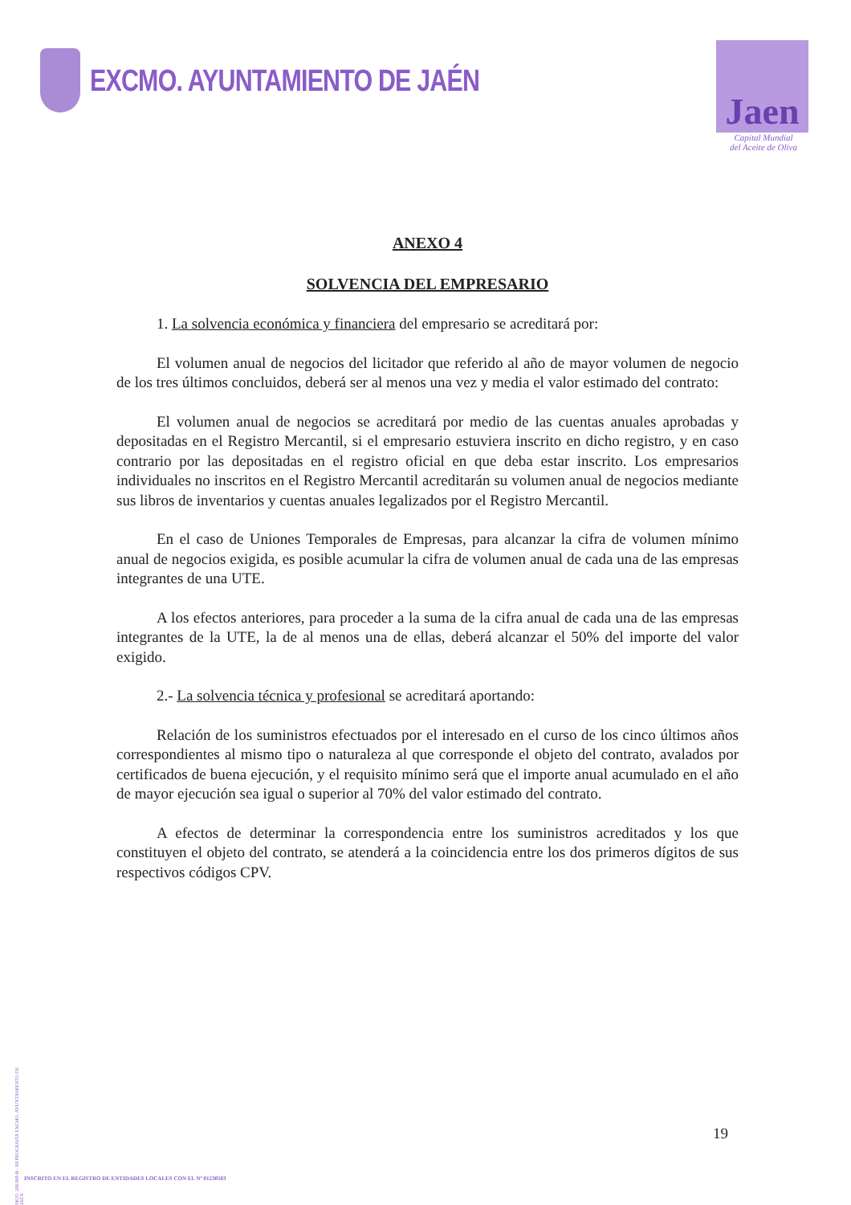EXCMO. AYUNTAMIENTO DE JAÉN
Jaen
Capital Mundial
del Aceite de Oliva
ANEXO 4
SOLVENCIA DEL EMPRESARIO
1. La solvencia económica y financiera del empresario se acreditará por:
El volumen anual de negocios del licitador que referido al año de mayor volumen de negocio de los tres últimos concluidos, deberá ser al menos una vez y media el valor estimado del contrato:
El volumen anual de negocios se acreditará por medio de las cuentas anuales aprobadas y depositadas en el Registro Mercantil, si el empresario estuviera inscrito en dicho registro, y en caso contrario por las depositadas en el registro oficial en que deba estar inscrito. Los empresarios individuales no inscritos en el Registro Mercantil acreditarán su volumen anual de negocios mediante sus libros de inventarios y cuentas anuales legalizados por el Registro Mercantil.
En el caso de Uniones Temporales de Empresas, para alcanzar la cifra de volumen mínimo anual de negocios exigida, es posible acumular la cifra de volumen anual de cada una de las empresas integrantes de una UTE.
A los efectos anteriores, para proceder a la suma de la cifra anual de cada una de las empresas integrantes de la UTE, la de al menos una de ellas, deberá alcanzar el 50% del importe del valor exigido.
2.- La solvencia técnica y profesional se acreditará aportando:
Relación de los suministros efectuados por el interesado en el curso de los cinco últimos años correspondientes al mismo tipo o naturaleza al que corresponde el objeto del contrato, avalados por certificados de buena ejecución, y el requisito mínimo será que el importe anual acumulado en el año de mayor ejecución sea igual o superior al 70% del valor estimado del contrato.
A efectos de determinar la correspondencia entre los suministros acreditados y los que constituyen el objeto del contrato, se atenderá a la coincidencia entre los dos primeros dígitos de sus respectivos códigos CPV.
MOD. 200.009-B - REPROGRAFÍA EXCMO. AYUNTAMIENTO DE JAÉN
19
INSCRITO EN EL REGISTRO DE ENTIDADES LOCALES CON EL Nº 01230503